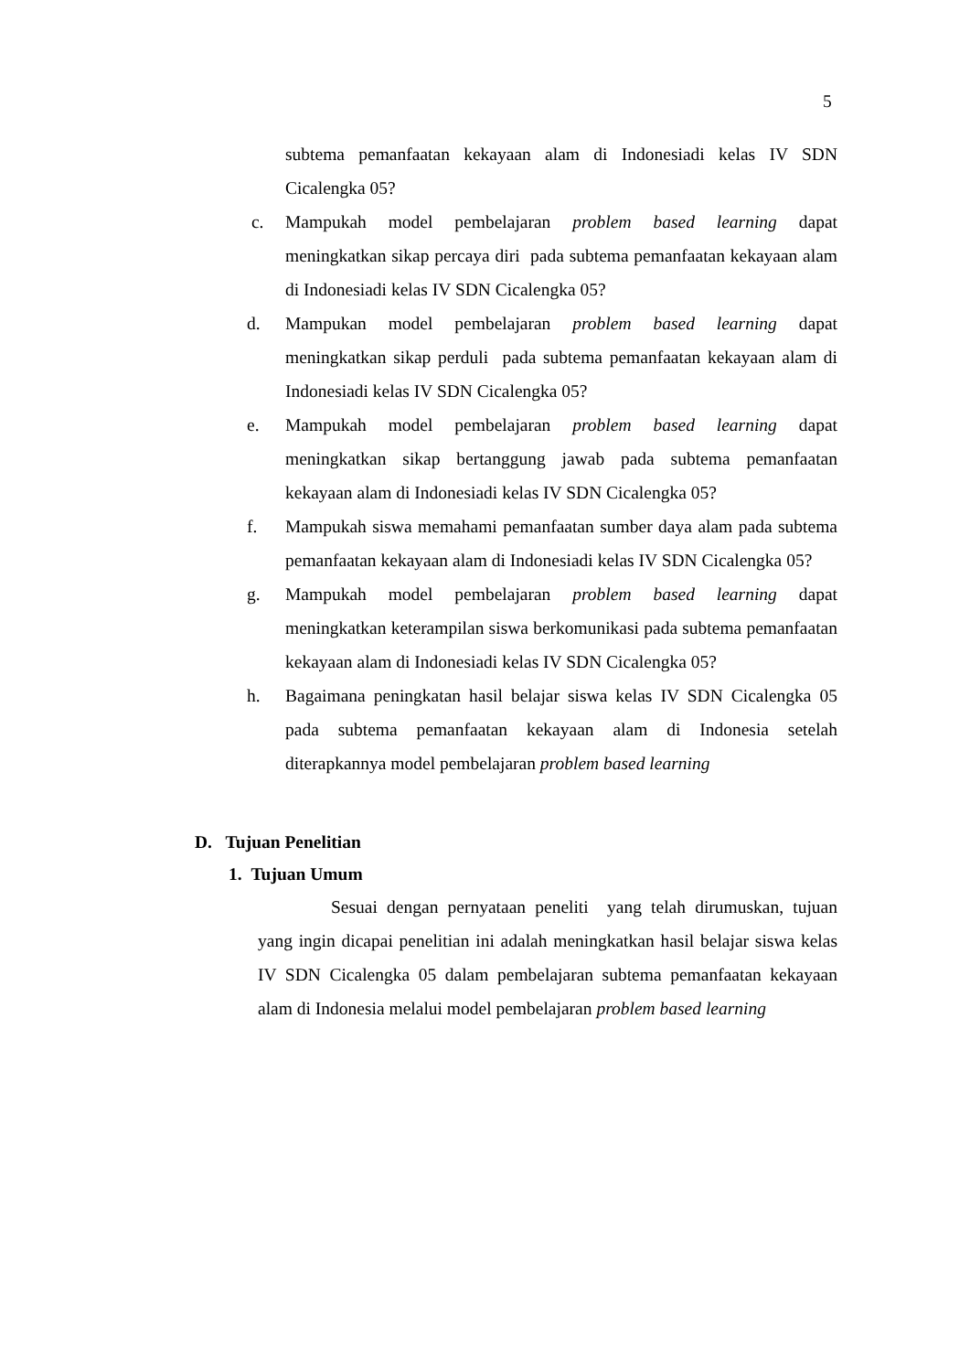5
subtema pemanfaatan kekayaan alam di Indonesiadi kelas IV SDN Cicalengka 05?
c. Mampukah model pembelajaran problem based learning dapat meningkatkan sikap percaya diri pada subtema pemanfaatan kekayaan alam di Indonesiadi kelas IV SDN Cicalengka 05?
d. Mampukan model pembelajaran problem based learning dapat meningkatkan sikap perduli pada subtema pemanfaatan kekayaan alam di Indonesiadi kelas IV SDN Cicalengka 05?
e. Mampukah model pembelajaran problem based learning dapat meningkatkan sikap bertanggung jawab pada subtema pemanfaatan kekayaan alam di Indonesiadi kelas IV SDN Cicalengka 05?
f. Mampukah siswa memahami pemanfaatan sumber daya alam pada subtema pemanfaatan kekayaan alam di Indonesiadi kelas IV SDN Cicalengka 05?
g. Mampukah model pembelajaran problem based learning dapat meningkatkan keterampilan siswa berkomunikasi pada subtema pemanfaatan kekayaan alam di Indonesiadi kelas IV SDN Cicalengka 05?
h. Bagaimana peningkatan hasil belajar siswa kelas IV SDN Cicalengka 05 pada subtema pemanfaatan kekayaan alam di Indonesia setelah diterapkannya model pembelajaran problem based learning
D. Tujuan Penelitian
1. Tujuan Umum
Sesuai dengan pernyataan peneliti yang telah dirumuskan, tujuan yang ingin dicapai penelitian ini adalah meningkatkan hasil belajar siswa kelas IV SDN Cicalengka 05 dalam pembelajaran subtema pemanfaatan kekayaan alam di Indonesia melalui model pembelajaran problem based learning